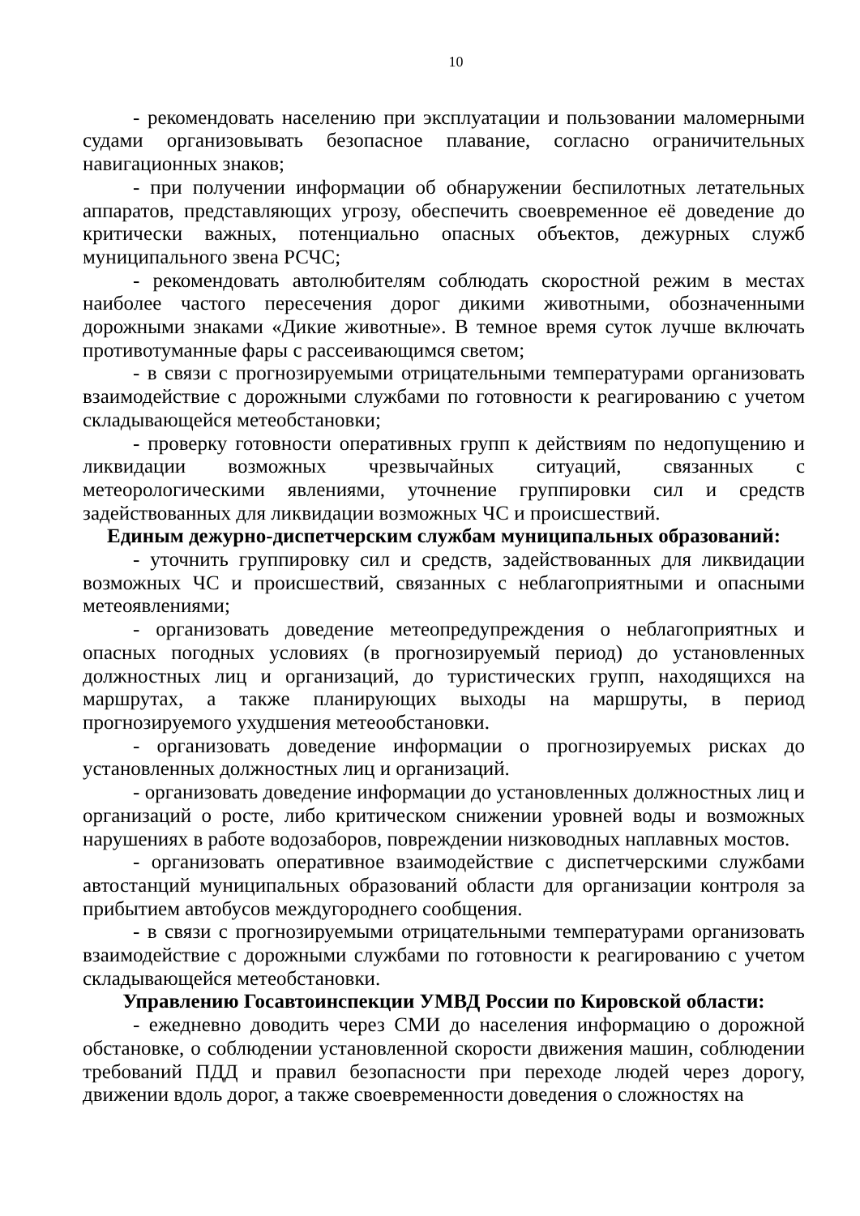10
- рекомендовать населению при эксплуатации и пользовании маломерными судами организовывать безопасное плавание, согласно ограничительных навигационных знаков;
- при получении информации об обнаружении беспилотных летательных аппаратов, представляющих угрозу, обеспечить своевременное её доведение до критически важных, потенциально опасных объектов, дежурных служб муниципального звена РСЧС;
- рекомендовать автолюбителям соблюдать скоростной режим в местах наиболее частого пересечения дорог дикими животными, обозначенными дорожными знаками «Дикие животные». В темное время суток лучше включать противотуманные фары с рассеивающимся светом;
- в связи с прогнозируемыми отрицательными температурами организовать взаимодействие с дорожными службами по готовности к реагированию с учетом складывающейся метеобстановки;
- проверку готовности оперативных групп к действиям по недопущению и ликвидации возможных чрезвычайных ситуаций, связанных с метеорологическими явлениями, уточнение группировки сил и средств задействованных для ликвидации возможных ЧС и происшествий.
Единым дежурно-диспетчерским службам муниципальных образований:
- уточнить группировку сил и средств, задействованных для ликвидации возможных ЧС и происшествий, связанных с неблагоприятными и опасными метеоявлениями;
- организовать доведение метеопредупреждения о неблагоприятных и опасных погодных условиях (в прогнозируемый период) до установленных должностных лиц и организаций, до туристических групп, находящихся на маршрутах, а также планирующих выходы на маршруты, в период прогнозируемого ухудшения метеообстановки.
- организовать доведение информации о прогнозируемых рисках до установленных должностных лиц и организаций.
- организовать доведение информации до установленных должностных лиц и организаций о росте, либо критическом снижении уровней воды и возможных нарушениях в работе водозаборов, повреждении низководных наплавных мостов.
- организовать оперативное взаимодействие с диспетчерскими службами автостанций муниципальных образований области для организации контроля за прибытием автобусов междугороднего сообщения.
- в связи с прогнозируемыми отрицательными температурами организовать взаимодействие с дорожными службами по готовности к реагированию с учетом складывающейся метеобстановки.
Управлению Госавтоинспекции УМВД России по Кировской области:
- ежедневно доводить через СМИ до населения информацию о дорожной обстановке, о соблюдении установленной скорости движения машин, соблюдении требований ПДД и правил безопасности при переходе людей через дорогу, движении вдоль дорог, а также своевременности доведения о сложностях на